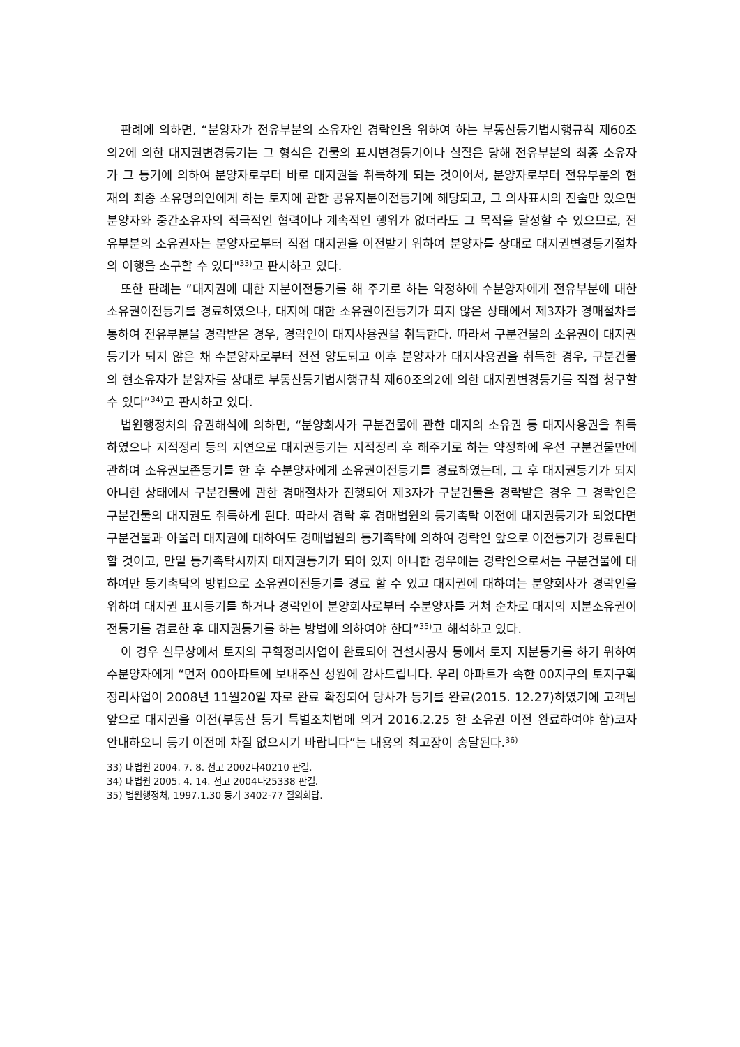판례에 의하면, “분양자가 전유부분의 소유자인 경락인을 위하여 하는 부동산등기법시행규칙 제60조의2에 의한 대지권변경등기는 그 형식은 건물의 표시변경등기이나 실질은 당해 전유부분의 최종 소유자가 그 등기에 의하여 분양자로부터 바로 대지권을 취득하게 되는 것이어서, 분양자로부터 전유부분의 현재의 최종 소유명의인에게 하는 토지에 관한 공유지분이전등기에 해당되고, 그 의사표시의 진술만 있으면 분양자와 중간소유자의 적극적인 협력이나 계속적인 행위가 없더라도 그 목적을 달성할 수 있으므로, 전유부분의 소유권자는 분양자로부터 직접 대지권을 이전받기 위하여 분양자를 상대로 대지권변경등기절차의 이행을 소구할 수 있다"<sup>33)</sup>고 판시하고 있다.
또한 판례는 ”대지권에 대한 지분이전등기를 해 주기로 하는 약정하에 수분양자에게 전유부분에 대한 소유권이전등기를 경료하였으나, 대지에 대한 소유권이전등기가 되지 않은 상태에서 제3자가 경매절차를 통하여 전유부분을 경락받은 경우, 경락인이 대지사용권을 취득한다. 따라서 구분건물의 소유권이 대지권등기가 되지 않은 채 수분양자로부터 전전 양도되고 이후 분양자가 대지사용권을 취득한 경우, 구분건물의 현소유자가 분양자를 상대로 부동산등기법시행규칙 제60조의2에 의한 대지권변경등기를 직접 청구할 수 있다”<sup>34)</sup>고 판시하고 있다.
법원행정처의 유권해석에 의하면, “분양회사가 구분건물에 관한 대지의 소유권 등 대지사용권을 취득하였으나 지적정리 등의 지연으로 대지권등기는 지적정리 후 해주기로 하는 약정하에 우선 구분건물만에 관하여 소유권보존등기를 한 후 수분양자에게 소유권이전등기를 경료하였는데, 그 후 대지권등기가 되지 아니한 상태에서 구분건물에 관한 경매절차가 진행되어 제3자가 구분건물을 경락받은 경우 그 경락인은 구분건물의 대지권도 취득하게 된다. 따라서 경락 후 경매법원의 등기촉탁 이전에 대지권등기가 되었다면 구분건물과 아울러 대지권에 대하여도 경매법원의 등기촉탁에 의하여 경락인 앞으로 이전등기가 경료된다 할 것이고, 만일 등기촉탁시까지 대지권등기가 되어 있지 아니한 경우에는 경락인으로서는 구분건물에 대하여만 등기촉탁의 방법으로 소유권이전등기를 경료 할 수 있고 대지권에 대하여는 분양회사가 경락인을 위하여 대지권 표시등기를 하거나 경락인이 분양회사로부터 수분양자를 거쳐 순차로 대지의 지분소유권이전등기를 경료한 후 대지권등기를 하는 방법에 의하여야 한다”<sup>35)</sup>고 해석하고 있다.
이 경우 실무상에서 토지의 구획정리사업이 완료되어 건설시공사 등에서 토지 지분등기를 하기 위하여 수분양자에게 “먼저 00아파트에 보내주신 성원에 감사드립니다. 우리 아파트가 속한 00지구의 토지구획정리사업이 2008년 11월20일 자로 완료 확정되어 당사가 등기를 완료(2015. 12.27)하였기에 고객님 앞으로 대지권을 이전(부동산 등기 특별조치법에 의거 2016.2.25 한 소유권 이전 완료하여야 함)코자 안내하오니 등기 이전에 차질 없으시기 바랍니다”는 내용의 최고장이 송달된다.<sup>36)</sup>
33) 대법원 2004. 7. 8. 선고 2002다40210 판결.
34) 대법원 2005. 4. 14. 선고 2004다25338 판결.
35) 법원행정처, 1997.1.30 등기 3402-77 질의회답.